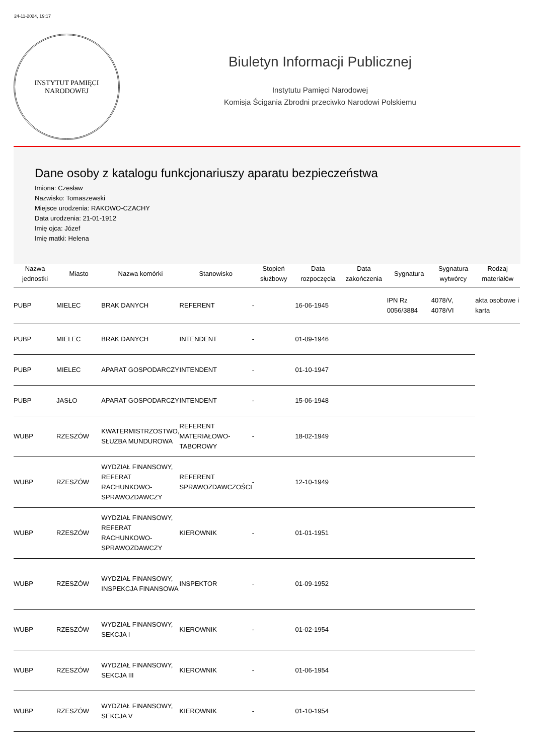24-11-2024, 19:17
INSTYTUT PAMIĘCI
NARODOWEJ
Biuletyn Informacji Publicznej
Instytutu Pamięci Narodowej
Komisja Ścigania Zbrodni przeciwko Narodowi Polskiemu
Dane osoby z katalogu funkcjonariuszy aparatu bezpieczeństwa
Imiona: Czesław
Nazwisko: Tomaszewski
Miejsce urodzenia: RAKOWO-CZACHY
Data urodzenia: 21-01-1912
Imię ojca: Józef
Imię matki: Helena
| Nazwa jednostki | Miasto | Nazwa komórki | Stanowisko | Stopień służbowy | Data rozpoczęcia | Data zakończenia | Sygnatura | Sygnatura wytwórcy | Rodzaj materiałów |
| --- | --- | --- | --- | --- | --- | --- | --- | --- | --- |
| PUBP | MIELEC | BRAK DANYCH | REFERENT | - | 16-06-1945 | | IPN Rz 0056/3884 | 4078/V, 4078/VI | akta osobowe i karta |
| PUBP | MIELEC | BRAK DANYCH | INTENDENT | - | 01-09-1946 | | | | |
| PUBP | MIELEC | APARAT GOSPODARCZY | INTENDENT | - | 01-10-1947 | | | | |
| PUBP | JASŁO | APARAT GOSPODARCZY | INTENDENT | - | 15-06-1948 | | | | |
| WUBP | RZESZÓW | KWATERMISTRZOSTWO, SŁUŻBA MUNDUROWA | REFERENT MATERIAŁOWO-TABOROWY | - | 18-02-1949 | | | | |
| WUBP | RZESZÓW | WYDZIAŁ FINANSOWY, REFERAT RACHUNKOWO-SPRAWOZDAWCZY | REFERENT SPRAWOZDAWCZOŚCI | - | 12-10-1949 | | | | |
| WUBP | RZESZÓW | WYDZIAŁ FINANSOWY, REFERAT RACHUNKOWO-SPRAWOZDAWCZY | KIEROWNIK | - | 01-01-1951 | | | | |
| WUBP | RZESZÓW | WYDZIAŁ FINANSOWY, INSPEKCJA FINANSOWA | INSPEKTOR | - | 01-09-1952 | | | | |
| WUBP | RZESZÓW | WYDZIAŁ FINANSOWY, SEKCJA I | KIEROWNIK | - | 01-02-1954 | | | | |
| WUBP | RZESZÓW | WYDZIAŁ FINANSOWY, SEKCJA III | KIEROWNIK | - | 01-06-1954 | | | | |
| WUBP | RZESZÓW | WYDZIAŁ FINANSOWY, SEKCJA V | KIEROWNIK | - | 01-10-1954 | | | | |